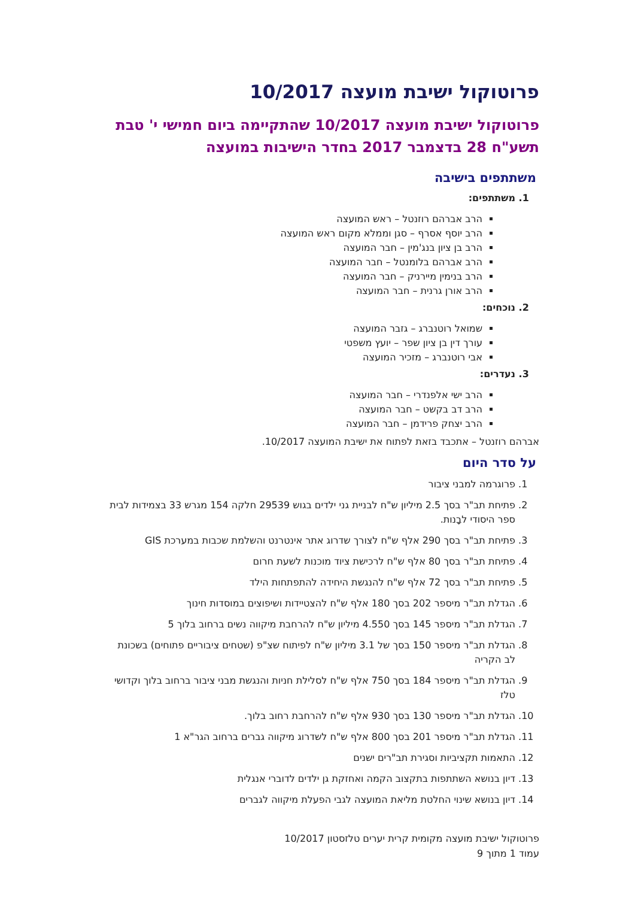פרוטוקול ישיבת מועצה 10/2017
פרוטוקול ישיבת מועצה 10/2017 שהתקיימה ביום חמישי י' טבת תשע"ח 28 בדצמבר 2017 בחדר הישיבות במועצה
משתתפים בישיבה
1. משתתפים:
הרב אברהם רוזנטל – ראש המועצה
הרב יוסף אסרף – סגן וממלא מקום ראש המועצה
הרב בן ציון בנג'מין – חבר המועצה
הרב אברהם בלומנטל – חבר המועצה
הרב בנימין מיירניק – חבר המועצה
הרב אורן גרנית – חבר המועצה
2. נוכחים:
שמואל רוטנברג – גזבר המועצה
עורך דין בן ציון שפר – יועץ משפטי
אבי רוטנברג – מזכיר המועצה
3. נעדרים:
הרב ישי אלפנדרי – חבר המועצה
הרב דב בקשט – חבר המועצה
הרב יצחק פרידמן – חבר המועצה
אברהם רוזנטל – אתכבד בזאת לפתוח את ישיבת המועצה 10/2017.
על סדר היום
1. פרוגרמה למבני ציבור
2. פתיחת תב"ר בסך 2.5 מיליון ש"ח לבניית גני ילדים בגוש 29539 חלקה 154 מגרש 33 בצמידות לבית ספר היסודי לבָנות.
3. פתיחת תב"ר בסך 290 אלף ש"ח לצורך שדרוג אתר אינטרנט והשלמת שכבות במערכת GIS
4. פתיחת תב"ר בסך 80 אלף ש"ח לרכישת ציוד מוכנות לשעת חרום
5. פתיחת תב"ר בסך 72 אלף ש"ח להנגשת היחידה להתפתחות הילד
6. הגדלת תב"ר מיספר 202 בסך 180 אלף ש"ח להצטיידות ושיפוצים במוסדות חינוך
7. הגדלת תב"ר מיספר 145 בסך 4.550 מיליון ש"ח להרחבת מיקווה נשים ברחוב בלוך 5
8. הגדלת תב"ר מיספר 150 בסך של 3.1 מיליון ש"ח לפיתוח שצ"פ (שטחים ציבוריים פתוחים) בשכונת לב הקריה
9. הגדלת תב"ר מיספר 184 בסך 750 אלף ש"ח לסלילת חניות והנגשת מבני ציבור ברחוב בלוך וקדושי טלז
10. הגדלת תב"ר מיספר 130 בסך 930 אלף ש"ח להרחבת רחוב בלוך.
11. הגדלת תב"ר מיספר 201 בסך 800 אלף ש"ח לשדרוג מיקווה גברים ברחוב הגר"א 1
12. התאמות תקציביות וסגירת תב"רים ישנים
13. דיון בנושא השתתפות בתקצוב הקמה ואחזקת גן ילדים לדוברי אנגלית
14. דיון בנושא שינוי החלטת מליאת המועצה לגבי הפעלת מיקווה לגברים
פרוטוקול ישיבת מועצה מקומית קרית יערים טלזסטון 10/2017
עמוד 1 מתוך 9